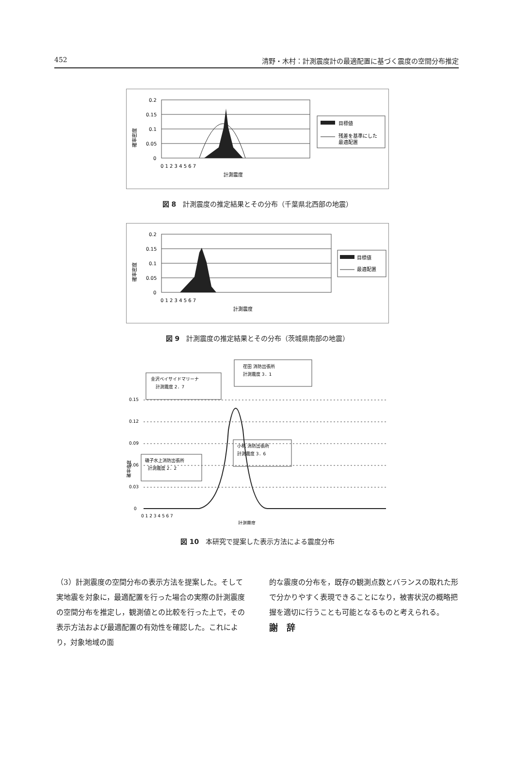452 清野・木村：計測震度計の最適配置に基づく震度の空間分布推定
確率密度
0.2
0.15
0.1
0.05
0
0 1 2 3 4 5 6 7
計測震度
目標値
残差を基準にした
最適配置
図 8 計測震度の推定結果とその分布（千葉県北西部の地震）
確率密度
0.2
0.15
0.1
0.05
0
0 1 2 3 4 5 6 7
計測震度
目標値
最適配置
図 9 計測震度の推定結果とその分布（茨城県南部の地震）
荏田 消防出張所
計測震度 3．1
金沢ベイサイドマリーナ
計測震度 2．7
小机 消防出張所
計測震度 3．6
磯子水上消防出張所
計測震度 2．2
確率密度
0.15
0.12
0.09
0.06
0.03
0
0 1 2 3 4 5 6 7
計測震度
図 10 本研究で提案した表示方法による震度分布
（3）計測震度の空間分布の表示方法を提案した。そして実地震を対象に，最適配置を行った場合の実際の計測震度の空間分布を推定し，観測値との比較を行った上で，その表示方法および最適配置の有効性を確認した。これにより，対象地域の面
的な震度の分布を，既存の観測点数とバランスの取れた形で分かりやすく表現できることになり，被害状況の概略把握を適切に行うことも可能となるものと考えられる。
謝　辞